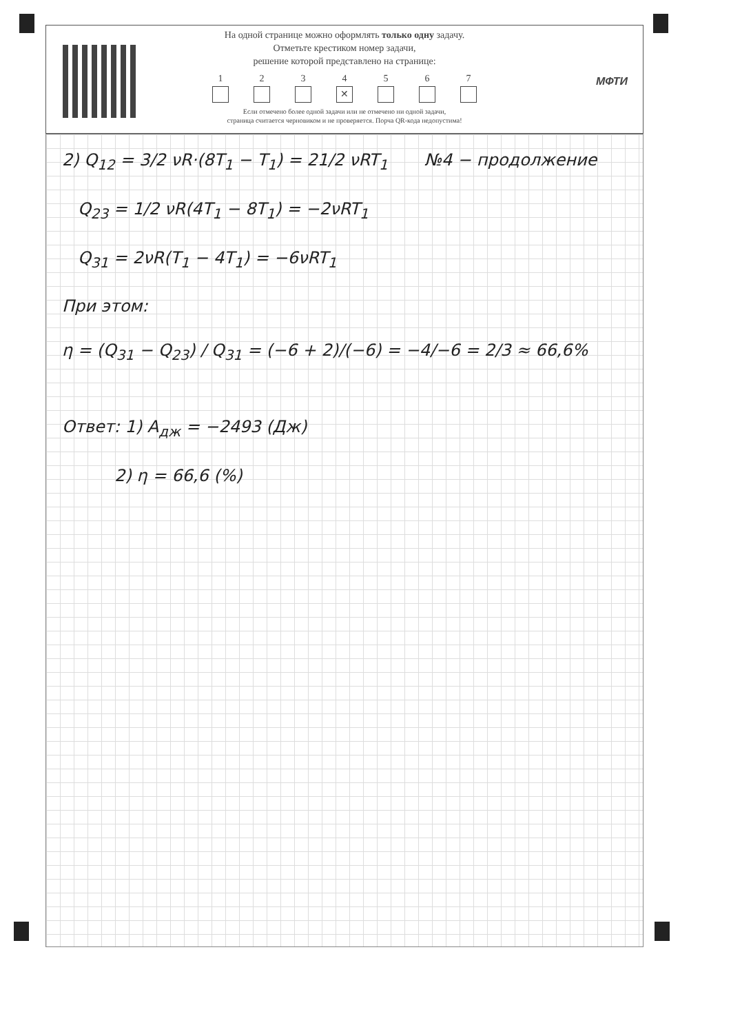На одной странице можно оформлять только одну задачу.
Отметьте крестиком номер задачи,
решение которой представлено на странице:
1 2 3 4
✕
5 6 7
Если отмечено более одной задачи или не отмечено ни одной задачи,
страница считается черновиком и не проверяется. Порча QR-кода недопустима!
МФТИ
2) Q<sub>12</sub> = 3/2 νR·(8T<sub>1</sub> − T<sub>1</sub>) = 21/2 νRT<sub>1</sub> №4 − продолжение
Q<sub>23</sub> = 1/2 νR(4T<sub>1</sub> − 8T<sub>1</sub>) = −2νRT<sub>1</sub>
Q<sub>31</sub> = 2νR(T<sub>1</sub> − 4T<sub>1</sub>) = −6νRT<sub>1</sub>
При этом:
η = (Q<sub>31</sub> − Q<sub>23</sub>) / Q<sub>31</sub> = (−6 + 2)/(−6) = −4/−6 = 2/3 ≈ 66,6%
Ответ: 1) A<sub>дж</sub> = −2493 (Дж)
2) η = 66,6 (%)